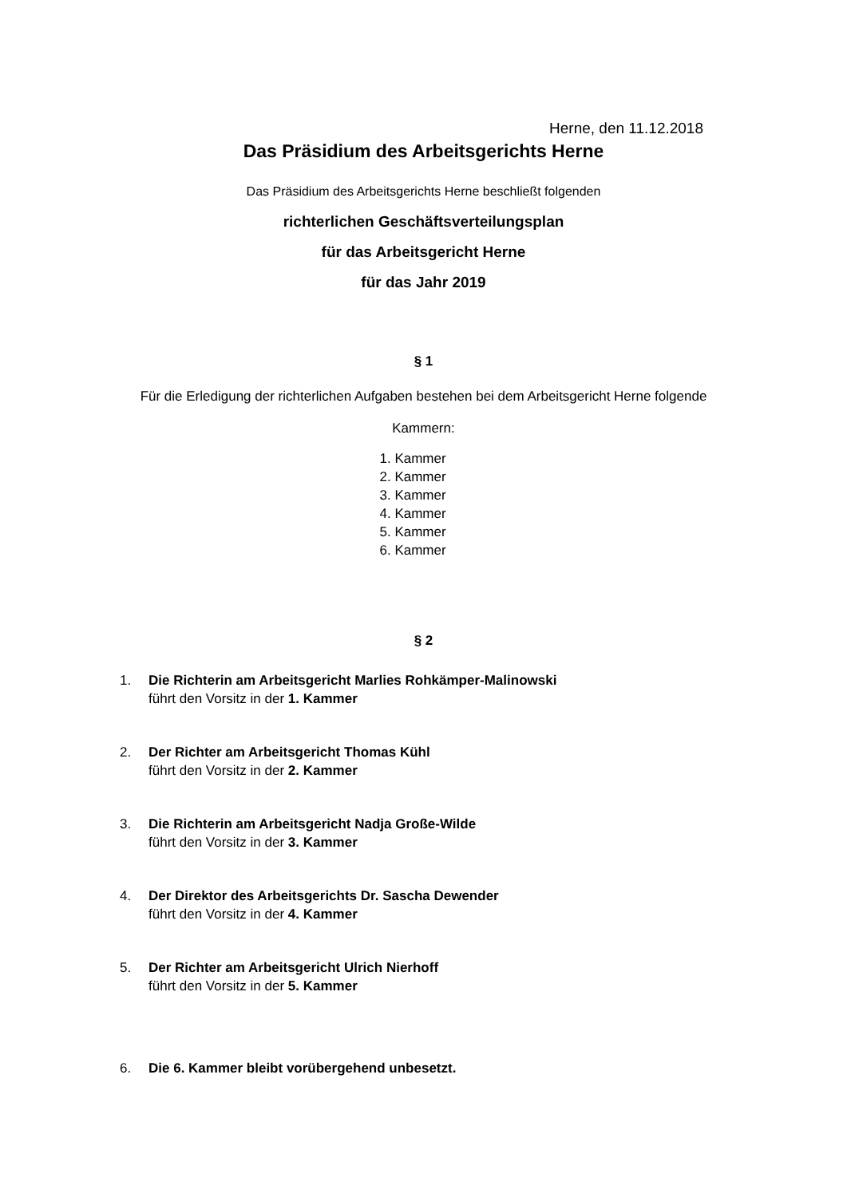Herne, den 11.12.2018
Das Präsidium des Arbeitsgerichts Herne
Das Präsidium des Arbeitsgerichts Herne beschließt folgenden
richterlichen Geschäftsverteilungsplan
für das Arbeitsgericht Herne
für das Jahr 2019
§ 1
Für die Erledigung der richterlichen Aufgaben bestehen bei dem Arbeitsgericht Herne folgende
Kammern:
1. Kammer
2. Kammer
3. Kammer
4. Kammer
5. Kammer
6. Kammer
§ 2
1. Die Richterin am Arbeitsgericht Marlies Rohkämper-Malinowski
führt den Vorsitz in der 1. Kammer
2. Der Richter am Arbeitsgericht Thomas Kühl
führt den Vorsitz in der 2. Kammer
3. Die Richterin am Arbeitsgericht Nadja Große-Wilde
führt den Vorsitz in der 3. Kammer
4. Der Direktor des Arbeitsgerichts Dr. Sascha Dewender
führt den Vorsitz in der 4. Kammer
5. Der Richter am Arbeitsgericht Ulrich Nierhoff
führt den Vorsitz in der 5. Kammer
6. Die 6. Kammer bleibt vorübergehend unbesetzt.